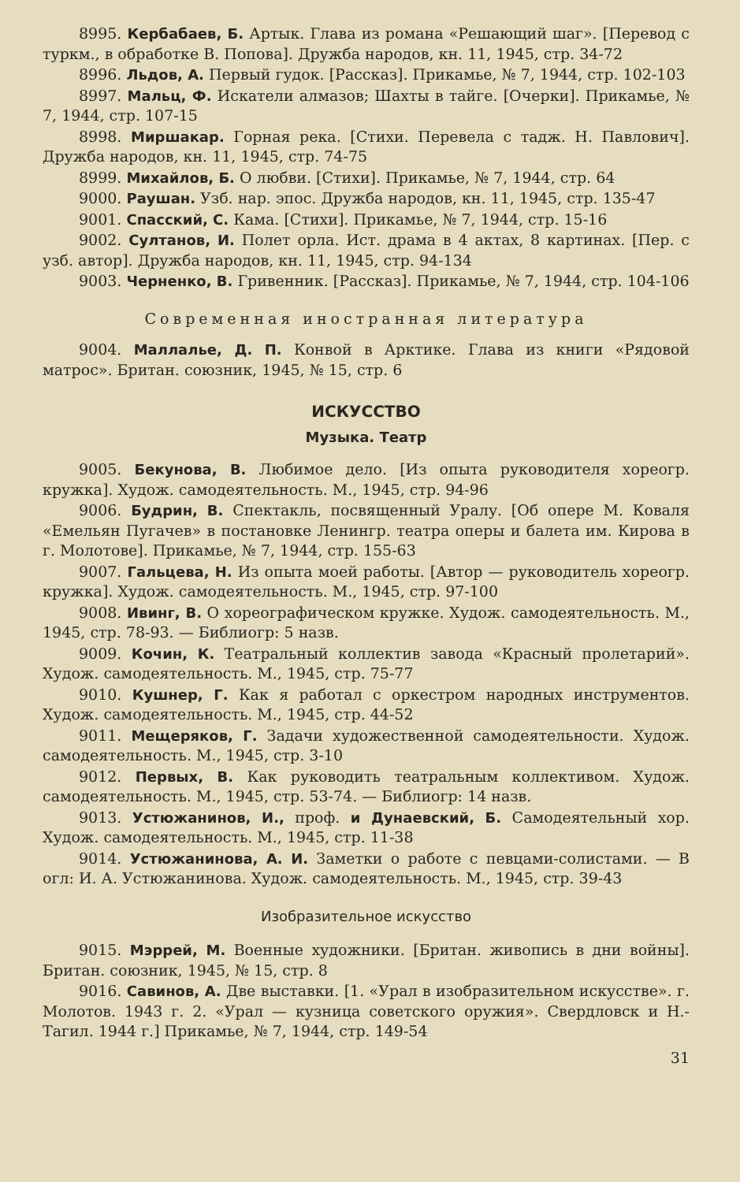8995. Кербабаев, Б. Артык. Глава из романа «Решающий шаг». [Перевод с туркм., в обработке В. Попова]. Дружба народов, кн. 11, 1945, стр. 34-72
8996. Льдов, А. Первый гудок. [Рассказ]. Прикамье, № 7, 1944, стр. 102-103
8997. Мальц, Ф. Искатели алмазов; Шахты в тайге. [Очерки]. Прикамье, № 7, 1944, стр. 107-15
8998. Миршакар. Горная река. [Стихи. Перевела с тадж. Н. Павлович]. Дружба народов, кн. 11, 1945, стр. 74-75
8999. Михайлов, Б. О любви. [Стихи]. Прикамье, № 7, 1944, стр. 64
9000. Раушан. Узб. нар. эпос. Дружба народов, кн. 11, 1945, стр. 135-47
9001. Спасский, С. Кама. [Стихи]. Прикамье, № 7, 1944, стр. 15-16
9002. Султанов, И. Полет орла. Ист. драма в 4 актах, 8 картинах. [Пер. с узб. автор]. Дружба народов, кн. 11, 1945, стр. 94-134
9003. Черненко, В. Гривенник. [Рассказ]. Прикамье, № 7, 1944, стр. 104-106
Современная иностранная литература
9004. Маллалье, Д. П. Конвой в Арктике. Глава из книги «Рядовой матрос». Британ. союзник, 1945, № 15, стр. 6
ИСКУССТВО
Музыка. Театр
9005. Бекунова, В. Любимое дело. [Из опыта руководителя хореогр. кружка]. Худож. самодеятельность. М., 1945, стр. 94-96
9006. Будрин, В. Спектакль, посвященный Уралу. [Об опере М. Коваля «Емельян Пугачев» в постановке Ленингр. театра оперы и балета им. Кирова в г. Молотове]. Прикамье, № 7, 1944, стр. 155-63
9007. Гальцева, Н. Из опыта моей работы. [Автор — руководитель хореогр. кружка]. Худож. самодеятельность. М., 1945, стр. 97-100
9008. Ивинг, В. О хореографическом кружке. Худож. самодеятельность. М., 1945, стр. 78-93. — Библиогр: 5 назв.
9009. Кочин, К. Театральный коллектив завода «Красный пролетарий». Худож. самодеятельность. М., 1945, стр. 75-77
9010. Кушнер, Г. Как я работал с оркестром народных инструментов. Худож. самодеятельность. М., 1945, стр. 44-52
9011. Мещеряков, Г. Задачи художественной самодеятельности. Худож. самодеятельность. М., 1945, стр. 3-10
9012. Первых, В. Как руководить театральным коллективом. Худож. самодеятельность. М., 1945, стр. 53-74. — Библиогр: 14 назв.
9013. Устюжанинов, И., проф. и Дунаевский, Б. Самодеятельный хор. Худож. самодеятельность. М., 1945, стр. 11-38
9014. Устюжанинова, А. И. Заметки о работе с певцами-солистами. — В огл: И. А. Устюжанинова. Худож. самодеятельность. М., 1945, стр. 39-43
Изобразительное искусство
9015. Мэррей, М. Военные художники. [Британ. живопись в дни войны]. Британ. союзник, 1945, № 15, стр. 8
9016. Савинов, А. Две выставки. [1. «Урал в изобразительном искусстве». г. Молотов. 1943 г. 2. «Урал — кузница советского оружия». Свердловск и Н.-Тагил. 1944 г.] Прикамье, № 7, 1944, стр. 149-54
31